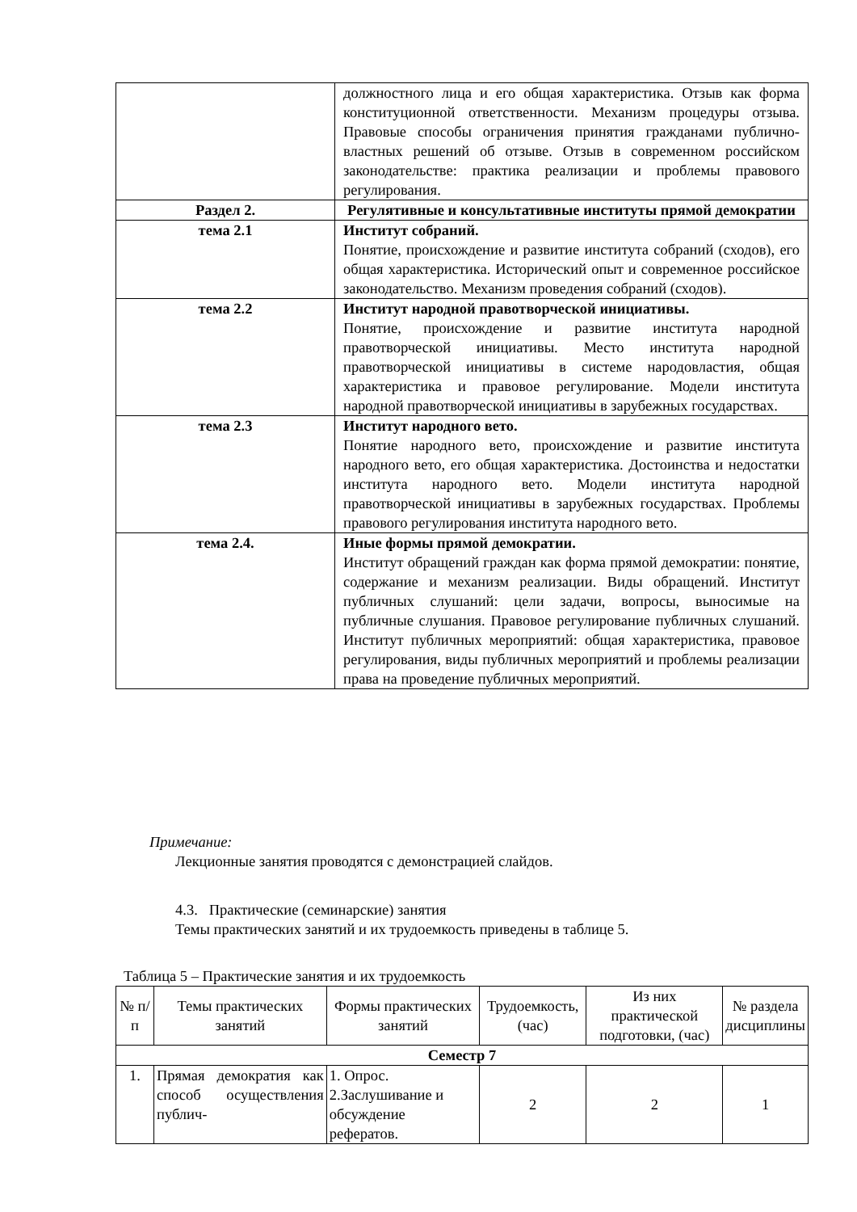| | должностного лица и его общая характеристика. Отзыв как форма конституционной ответственности. Механизм процедуры отзыва. Правовые способы ограничения принятия гражданами публично-властных решений об отзыве. Отзыв в современном российском законодательстве: практика реализации и проблемы правового регулирования. |
| Раздел 2. | Регулятивные и консультативные институты прямой демократии |
| тема 2.1 | Институт собраний. Понятие, происхождение и развитие института собраний (сходов), его общая характеристика. Исторический опыт и современное российское законодательство. Механизм проведения собраний (сходов). |
| тема 2.2 | Институт народной правотворческой инициативы. Понятие, происхождение и развитие института народной правотворческой инициативы. Место института народной правотворческой инициативы в системе народовластия, общая характеристика и правовое регулирование. Модели института народной правотворческой инициативы в зарубежных государствах. |
| тема 2.3 | Институт народного вето. Понятие народного вето, происхождение и развитие института народного вето, его общая характеристика. Достоинства и недостатки института народного вето. Модели института народной правотворческой инициативы в зарубежных государствах. Проблемы правового регулирования института народного вето. |
| тема 2.4. | Иные формы прямой демократии. Институт обращений граждан как форма прямой демократии: понятие, содержание и механизм реализации. Виды обращений. Институт публичных слушаний: цели задачи, вопросы, выносимые на публичные слушания. Правовое регулирование публичных слушаний. Институт публичных мероприятий: общая характеристика, правовое регулирования, виды публичных мероприятий и проблемы реализации права на проведение публичных мероприятий. |
Примечание:
Лекционные занятия проводятся с демонстрацией слайдов.
4.3. Практические (семинарские) занятия
Темы практических занятий и их трудоемкость приведены в таблице 5.
Таблица 5 – Практические занятия и их трудоемкость
| № п/п | Темы практических занятий | Формы практических занятий | Трудоемкость, (час) | Из них практической подготовки, (час) | № раздела дисциплины |
| --- | --- | --- | --- | --- | --- |
| Семестр 7 | | | | | |
| 1. | Прямая демократия как способ осуществления публич- | 1. Опрос. 2.Заслушивание и обсуждение рефератов. | 2 | 2 | 1 |